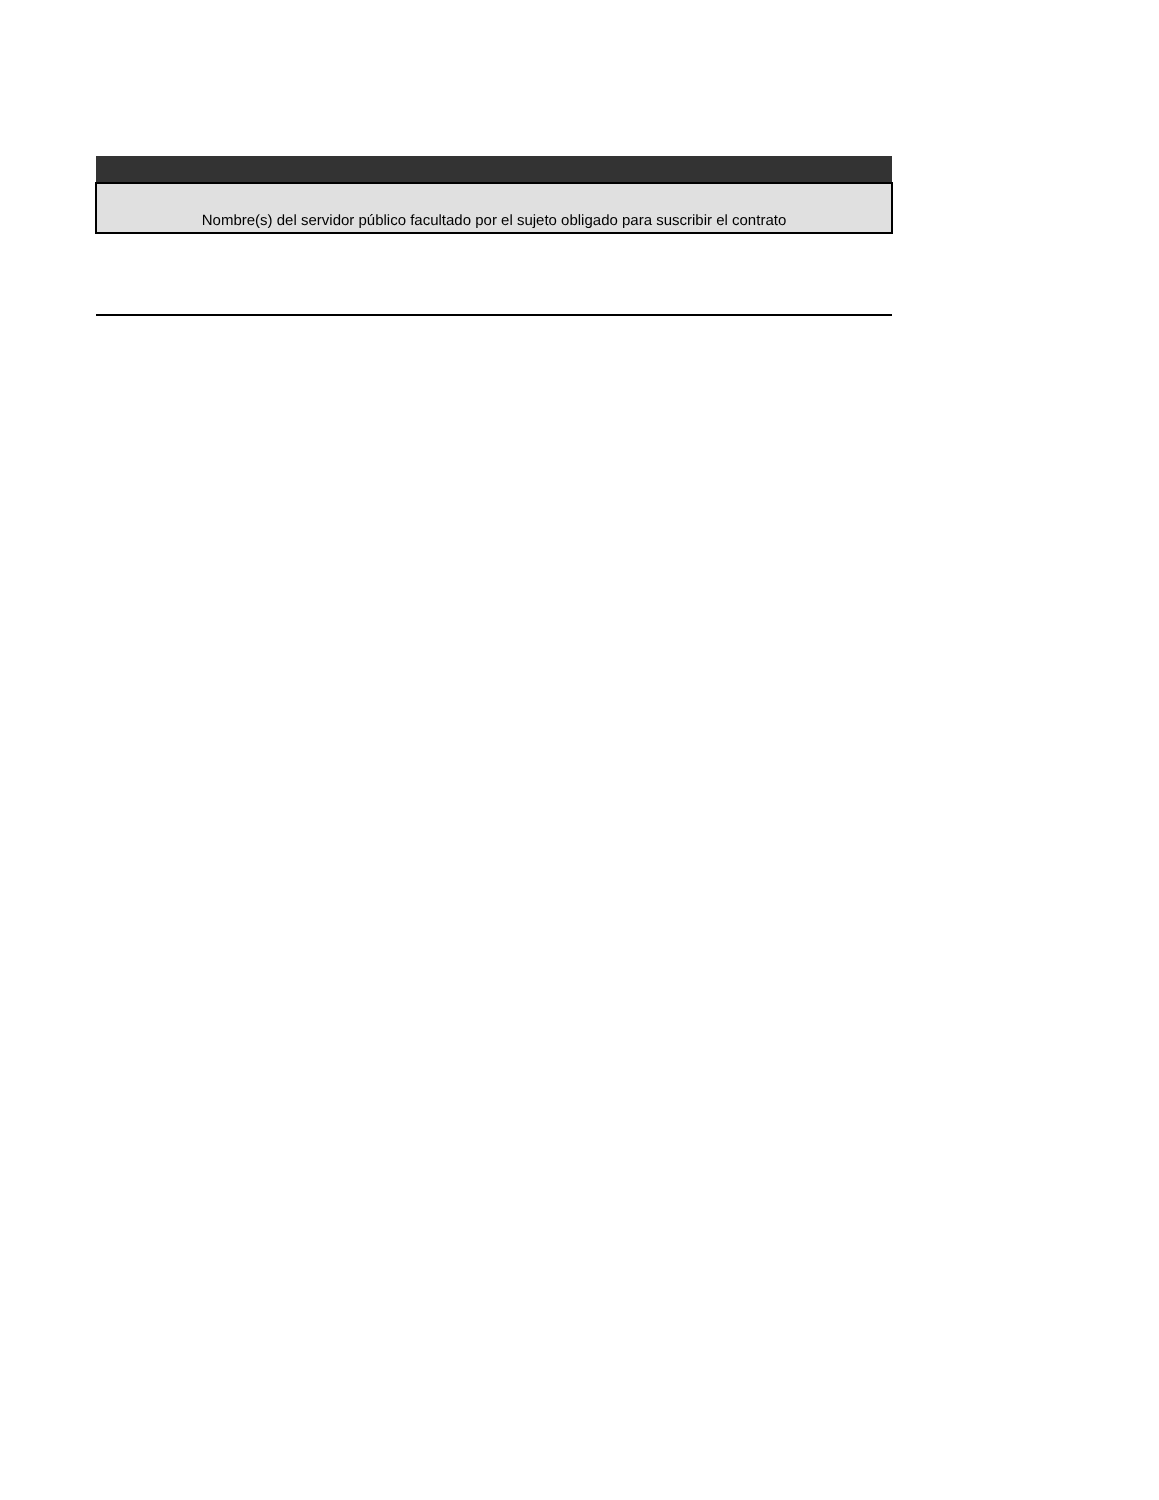| Nombre(s) del servidor público facultado por el sujeto obligado para suscribir el contrato |
| --- |